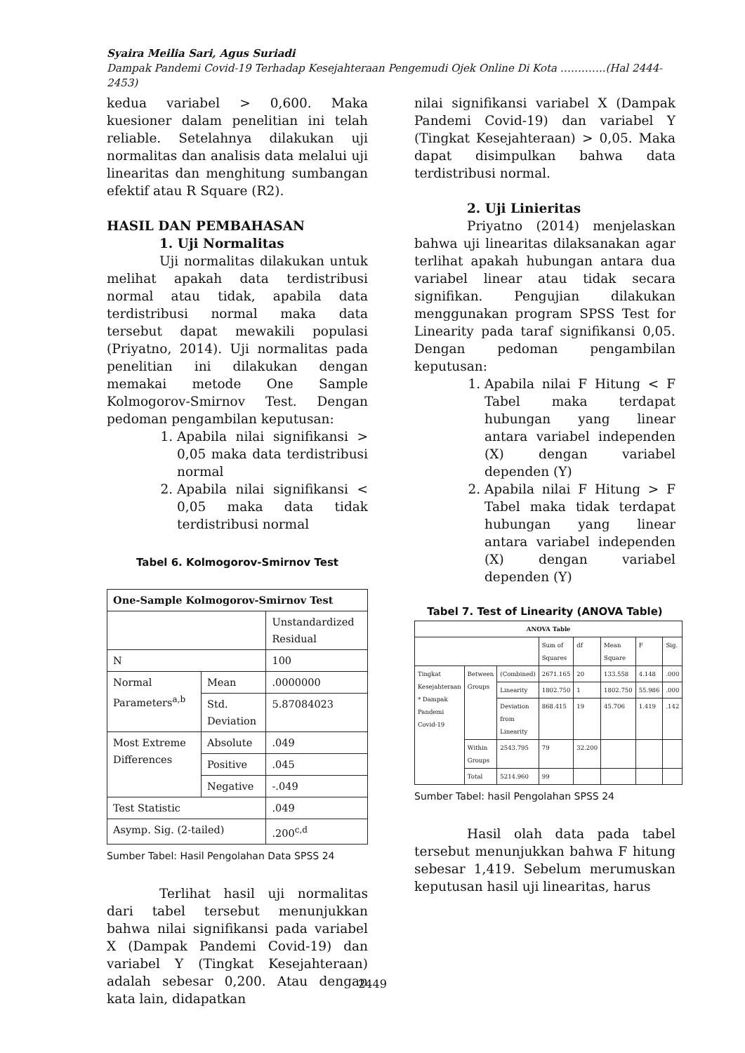Syaira Meilia Sari, Agus Suriadi
Dampak Pandemi Covid-19 Terhadap Kesejahteraan Pengemudi Ojek Online Di Kota ………….(Hal 2444-2453)
kedua variabel > 0,600. Maka kuesioner dalam penelitian ini telah reliable. Setelahnya dilakukan uji normalitas dan analisis data melalui uji linearitas dan menghitung sumbangan efektif atau R Square (R2).
HASIL DAN PEMBAHASAN
1. Uji Normalitas
Uji normalitas dilakukan untuk melihat apakah data terdistribusi normal atau tidak, apabila data terdistribusi normal maka data tersebut dapat mewakili populasi (Priyatno, 2014). Uji normalitas pada penelitian ini dilakukan dengan memakai metode One Sample Kolmogorov-Smirnov Test. Dengan pedoman pengambilan keputusan:
1. Apabila nilai signifikansi > 0,05 maka data terdistribusi normal
2. Apabila nilai signifikansi < 0,05 maka data tidak terdistribusi normal
Tabel 6. Kolmogorov-Smirnov Test
| One-Sample Kolmogorov-Smirnov Test | | |
| --- | --- | --- |
| | | Unstandardized Residual |
| N | | 100 |
| Normal Parameters<sup>a,b</sup> | Mean | .0000000 |
| | Std. Deviation | 5.87084023 |
| Most Extreme Differences | Absolute | .049 |
| | Positive | .045 |
| | Negative | -.049 |
| Test Statistic | | .049 |
| Asymp. Sig. (2-tailed) | | .200<sup>c,d</sup> |
Sumber Tabel: Hasil Pengolahan Data SPSS 24
Terlihat hasil uji normalitas dari tabel tersebut menunjukkan bahwa nilai signifikansi pada variabel X (Dampak Pandemi Covid-19) dan variabel Y (Tingkat Kesejahteraan) adalah sebesar 0,200. Atau dengan kata lain, didapatkan
nilai signifikansi variabel X (Dampak Pandemi Covid-19) dan variabel Y (Tingkat Kesejahteraan) > 0,05. Maka dapat disimpulkan bahwa data terdistribusi normal.
2. Uji Linieritas
Priyatno (2014) menjelaskan bahwa uji linearitas dilaksanakan agar terlihat apakah hubungan antara dua variabel linear atau tidak secara signifikan. Pengujian dilakukan menggunakan program SPSS Test for Linearity pada taraf signifikansi 0,05. Dengan pedoman pengambilan keputusan:
1. Apabila nilai F Hitung < F Tabel maka terdapat hubungan yang linear antara variabel independen (X) dengan variabel dependen (Y)
2. Apabila nilai F Hitung > F Tabel maka tidak terdapat hubungan yang linear antara variabel independen (X) dengan variabel dependen (Y)
Tabel 7. Test of Linearity (ANOVA Table)
| ANOVA Table | | | | | | | |
| --- | --- | --- | --- | --- | --- | --- | --- |
| | | | Sum of Squares | df | Mean Square | F | Sig. |
| Tingkat Kesejahteraan * Dampak Pandemi Covid-19 | Between Groups | (Combined) | 2671.165 | 20 | 133.558 | 4.148 | .000 |
| | | Linearity | 1802.750 | 1 | 1802.750 | 55.986 | .000 |
| | | Deviation from Linearity | 868.415 | 19 | 45.706 | 1.419 | .142 |
| | Within Groups | 2543.795 | 79 | 32.200 | | | |
| | Total | 5214.960 | 99 | | | | |
Sumber Tabel: hasil Pengolahan SPSS 24
Hasil olah data pada tabel tersebut menunjukkan bahwa F hitung sebesar 1,419. Sebelum merumuskan keputusan hasil uji linearitas, harus
2449